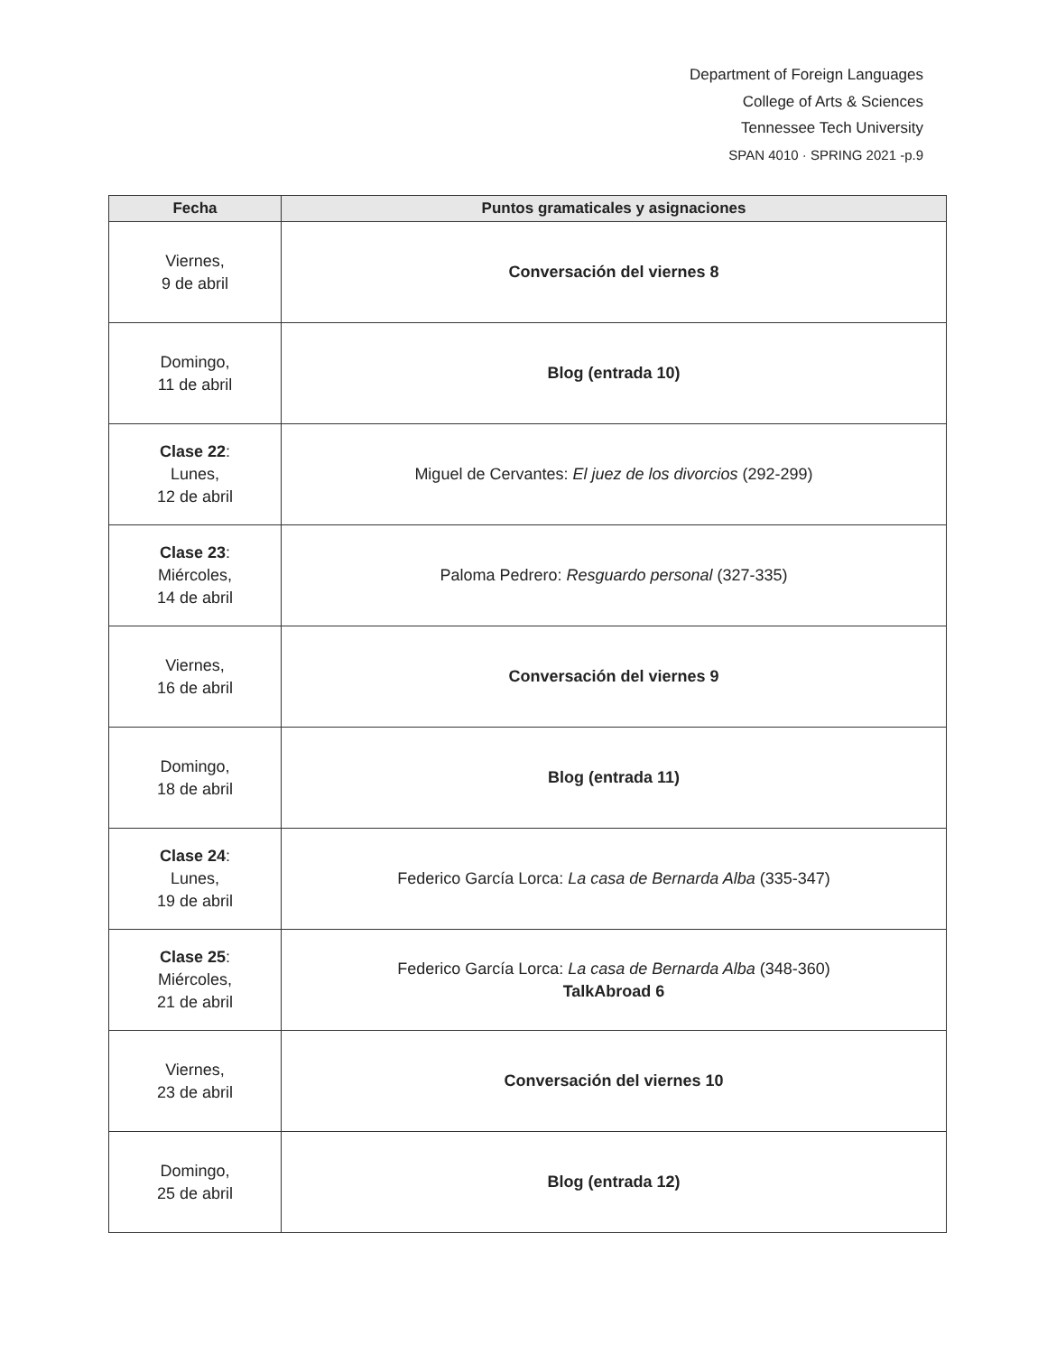Department of Foreign Languages
College of Arts & Sciences
Tennessee Tech University
SPAN 4010 · SPRING 2021 -p.9
| Fecha | Puntos gramaticales y asignaciones |
| --- | --- |
| Viernes, 9 de abril | Conversación del viernes 8 |
| Domingo, 11 de abril | Blog (entrada 10) |
| Clase 22 : Lunes, 12 de abril | Miguel de Cervantes: El juez de los divorcios (292-299) |
| Clase 23 : Miércoles, 14 de abril | Paloma Pedrero: Resguardo personal (327-335) |
| Viernes, 16 de abril | Conversación del viernes 9 |
| Domingo, 18 de abril | Blog (entrada 11) |
| Clase 24 : Lunes, 19 de abril | Federico García Lorca: La casa de Bernarda Alba (335-347) |
| Clase 25 : Miércoles, 21 de abril | Federico García Lorca: La casa de Bernarda Alba (348-360) TalkAbroad 6 |
| Viernes, 23 de abril | Conversación del viernes 10 |
| Domingo, 25 de abril | Blog (entrada 12) |